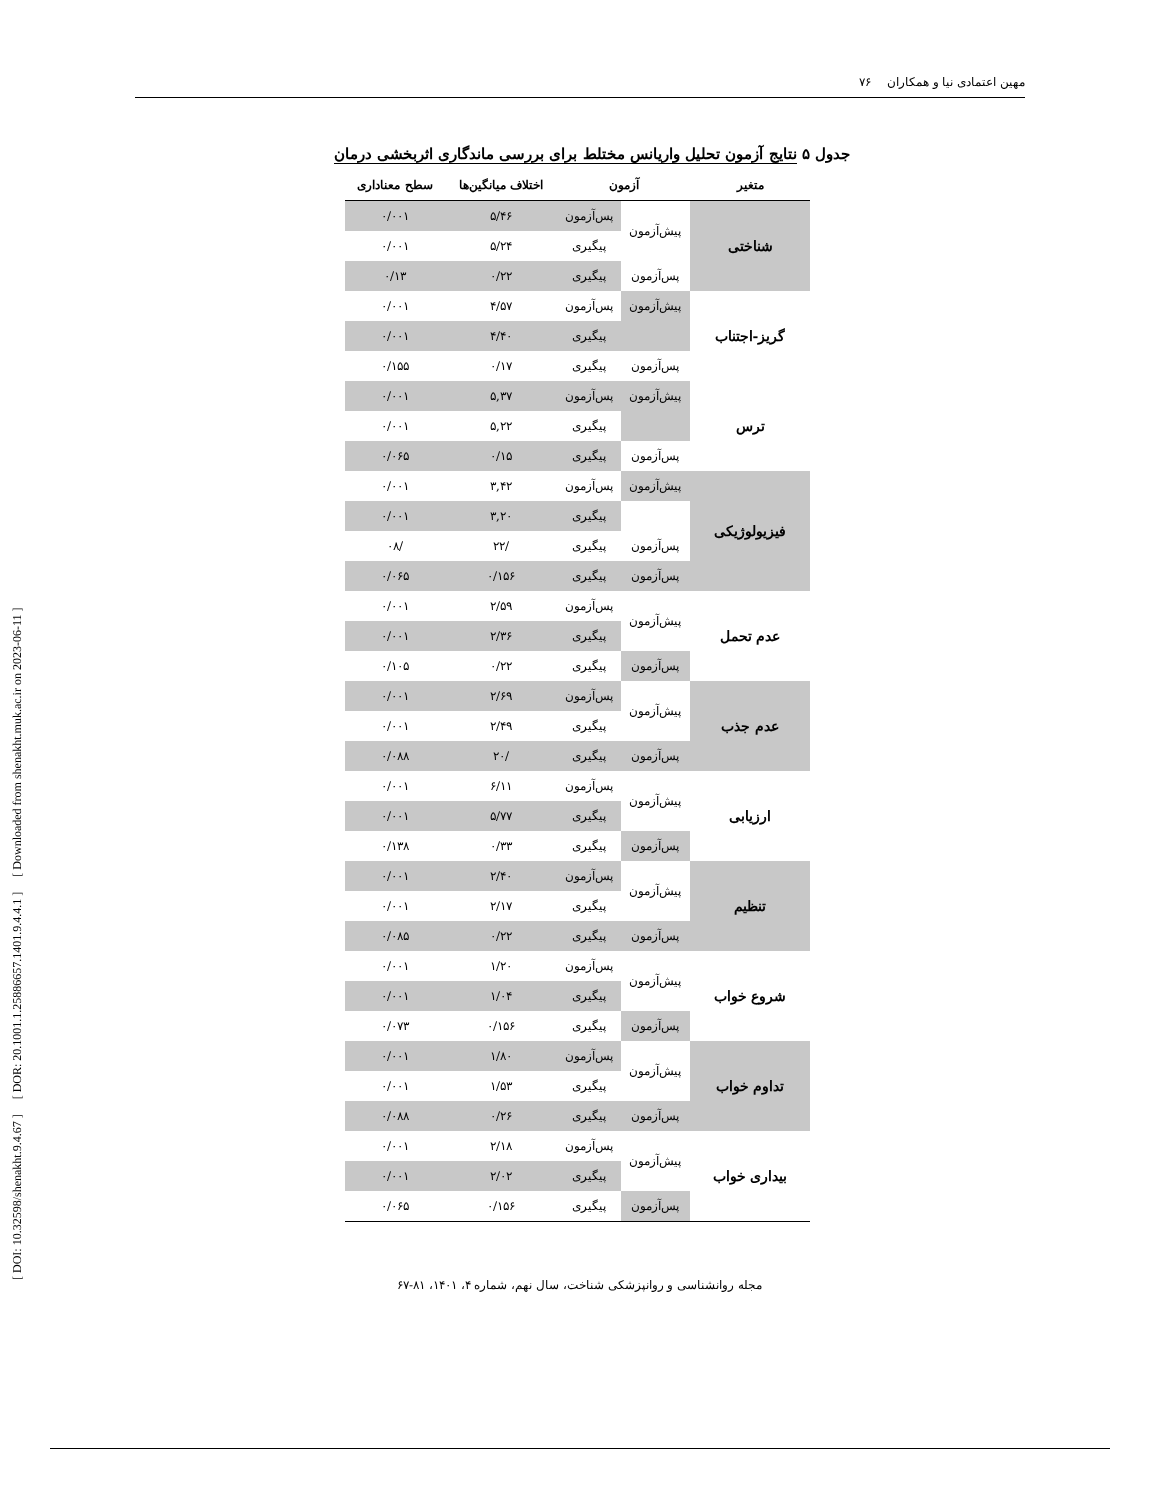مهین اعتمادی نیا و همکاران ۷۶
[ DOI: 10.32598/shenakht.9.4.67 ] [ DOR: 20.1001.1.25886657.1401.9.4.4.1 ] [ Downloaded from shenakht.muk.ac.ir on 2023-06-11 ]
جدول ۵ نتایج آزمون تحلیل واریانس مختلط برای بررسی ماندگاری اثربخشی درمان
| متغیر | آزمون | | اختلاف میانگین‌ها | سطح معناداری |
| --- | --- | --- | --- | --- |
| شناختی | پیش‌آزمون | پس‌آزمون | ۵/۴۶ | ۰/۰۰۱ |
| | | پیگیری | ۵/۲۴ | ۰/۰۰۱ |
| | پس‌آزمون | پیگیری | ۰/۲۲ | ۰/۱۳ |
| گریز-اجتناب | پیش‌آزمون | پس‌آزمون | ۴/۵۷ | ۰/۰۰۱ |
| | | پیگیری | ۴/۴۰ | ۰/۰۰۱ |
| | پس‌آزمون | پیگیری | ۰/۱۷ | ۰/۱۵۵ |
| ترس | پیش‌آزمون | پس‌آزمون | ۵,۳۷ | ۰/۰۰۱ |
| | | پیگیری | ۵,۲۲ | ۰/۰۰۱ |
| | پس‌آزمون | پیگیری | ۰/۱۵ | ۰/۰۶۵ |
| فیزیولوژیکی | پیش‌آزمون | پس‌آزمون | ۳,۴۲ | ۰/۰۰۱ |
| | | پیگیری | ۳,۲۰ | ۰/۰۰۱ |
| | پس‌آزمون | پیگیری | /۲۲ | /۰۸ |
| | پس‌آزمون | پیگیری | ۰/۱۵۶ | ۰/۰۶۵ |
| عدم تحمل | پیش‌آزمون | پس‌آزمون | ۲/۵۹ | ۰/۰۰۱ |
| | | پیگیری | ۲/۳۶ | ۰/۰۰۱ |
| | پس‌آزمون | پیگیری | ۰/۲۲ | ۰/۱۰۵ |
| عدم جذب | پیش‌آزمون | پس‌آزمون | ۲/۶۹ | ۰/۰۰۱ |
| | | پیگیری | ۲/۴۹ | ۰/۰۰۱ |
| | پس‌آزمون | پیگیری | /۲۰ | ۰/۰۸۸ |
| ارزیابی | پیش‌آزمون | پس‌آزمون | ۶/۱۱ | ۰/۰۰۱ |
| | | پیگیری | ۵/۷۷ | ۰/۰۰۱ |
| | پس‌آزمون | پیگیری | ۰/۳۳ | ۰/۱۳۸ |
| تنظیم | پیش‌آزمون | پس‌آزمون | ۲/۴۰ | ۰/۰۰۱ |
| | | پیگیری | ۲/۱۷ | ۰/۰۰۱ |
| | پس‌آزمون | پیگیری | ۰/۲۲ | ۰/۰۸۵ |
| شروع خواب | پیش‌آزمون | پس‌آزمون | ۱/۲۰ | ۰/۰۰۱ |
| | | پیگیری | ۱/۰۴ | ۰/۰۰۱ |
| | پس‌آزمون | پیگیری | ۰/۱۵۶ | ۰/۰۷۳ |
| تداوم خواب | پیش‌آزمون | پس‌آزمون | ۱/۸۰ | ۰/۰۰۱ |
| | | پیگیری | ۱/۵۳ | ۰/۰۰۱ |
| | پس‌آزمون | پیگیری | ۰/۲۶ | ۰/۰۸۸ |
| بیداری خواب | پیش‌آزمون | پس‌آزمون | ۲/۱۸ | ۰/۰۰۱ |
| | | پیگیری | ۲/۰۲ | ۰/۰۰۱ |
| | پس‌آزمون | پیگیری | ۰/۱۵۶ | ۰/۰۶۵ |
مجله روانشناسی و روانپزشکی شناخت، سال نهم، شماره ۴، ۱۴۰۱، ۸۱-۶۷